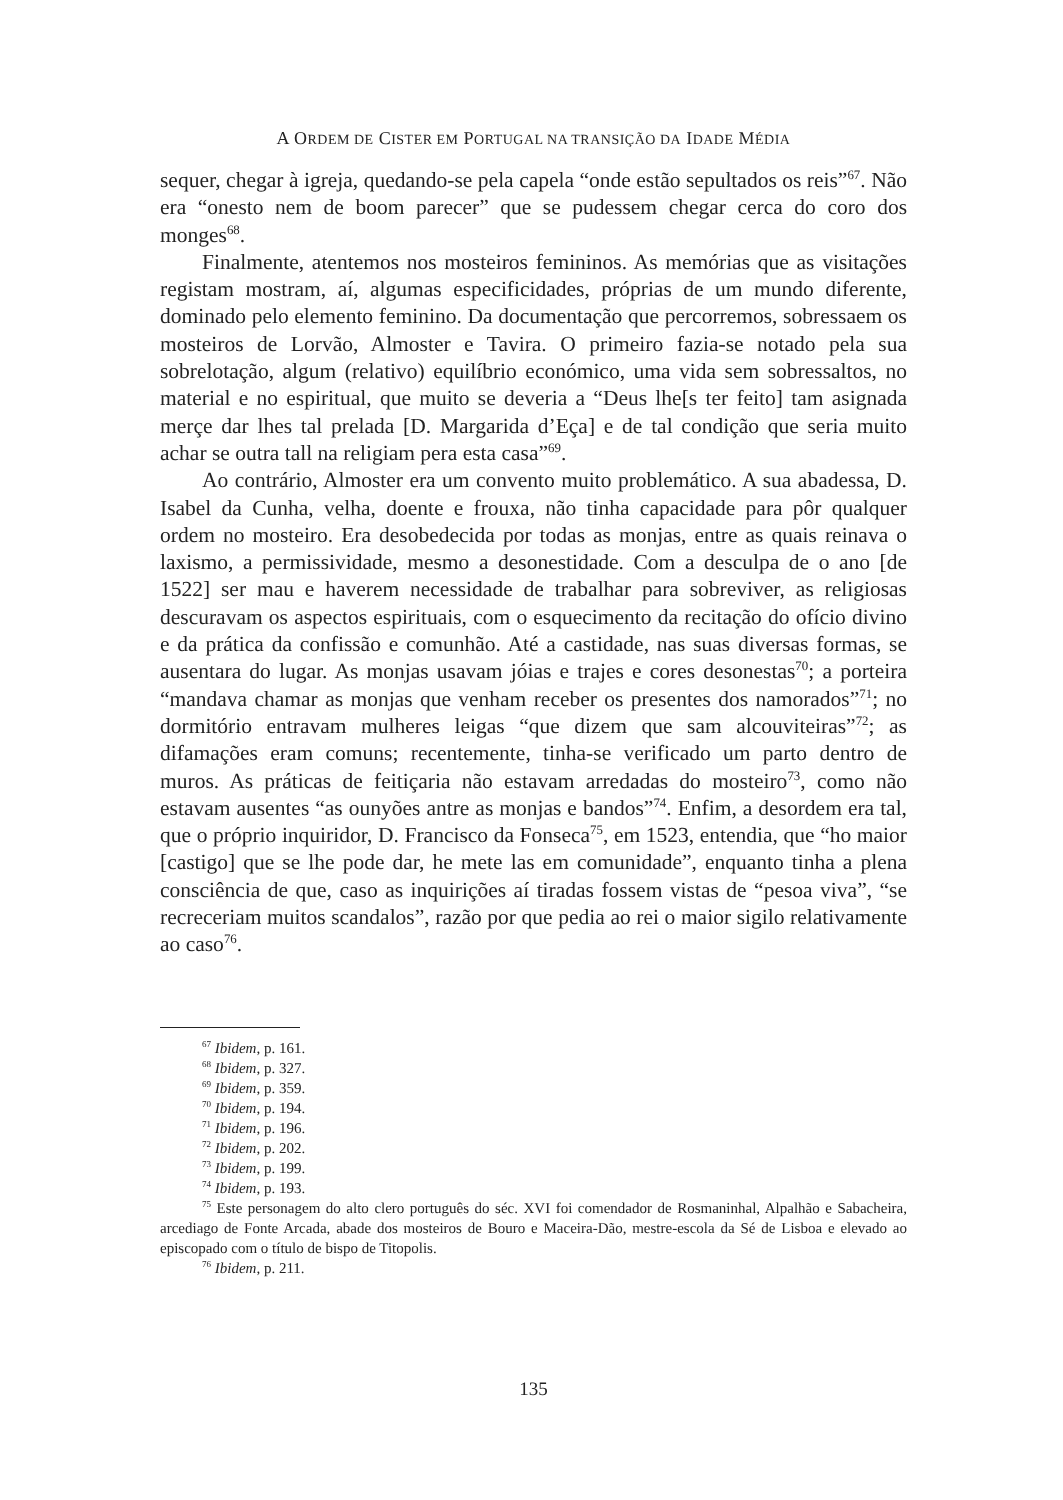A ORDEM DE CISTER EM PORTUGAL NA TRANSIÇÃO DA IDADE MÉDIA
sequer, chegar à igreja, quedando-se pela capela “onde estão sepultados os reis”<sup>67</sup>. Não era “onesto nem de boom parecer” que se pudessem chegar cerca do coro dos monges<sup>68</sup>.
Finalmente, atentemos nos mosteiros femininos. As memórias que as visitações registam mostram, aí, algumas especificidades, próprias de um mundo diferente, dominado pelo elemento feminino. Da documentação que percorremos, sobressaem os mosteiros de Lorvão, Almoster e Tavira. O primeiro fazia-se notado pela sua sobrelotação, algum (relativo) equilíbrio económico, uma vida sem sobressaltos, no material e no espiritual, que muito se deveria a “Deus lhe[s ter feito] tam asignada merçe dar lhes tal prelada [D. Margarida d’Eça] e de tal condição que seria muito achar se outra tall na religiam pera esta casa”<sup>69</sup>.
Ao contrário, Almoster era um convento muito problemático. A sua abadessa, D. Isabel da Cunha, velha, doente e frouxa, não tinha capacidade para pôr qualquer ordem no mosteiro. Era desobedecida por todas as monjas, entre as quais reinava o laxismo, a permissividade, mesmo a desonestidade. Com a desculpa de o ano [de 1522] ser mau e haverem necessidade de trabalhar para sobreviver, as religiosas descuravam os aspectos espirituais, com o esquecimento da recitação do ofício divino e da prática da confissão e comunhão. Até a castidade, nas suas diversas formas, se ausentara do lugar. As monjas usavam jóias e trajes e cores desonestas<sup>70</sup>; a porteira “mandava chamar as monjas que venham receber os presentes dos namorados”<sup>71</sup>; no dormitório entravam mulheres leigas “que dizem que sam alcouviteiras”<sup>72</sup>; as difamações eram comuns; recentemente, tinha-se verificado um parto dentro de muros. As práticas de feitiçaria não estavam arredadas do mosteiro<sup>73</sup>, como não estavam ausentes “as ounyões antre as monjas e bandos”<sup>74</sup>. Enfim, a desordem era tal, que o próprio inquiridor, D. Francisco da Fonseca<sup>75</sup>, em 1523, entendia, que “ho maior [castigo] que se lhe pode dar, he mete las em comunidade”, enquanto tinha a plena consciência de que, caso as inquirições aí tiradas fossem vistas de “pesoa viva”, “se recreceriam muitos scandalos”, razão por que pedia ao rei o maior sigilo relativamente ao caso<sup>76</sup>.
<sup>67</sup> Ibidem, p. 161.
<sup>68</sup> Ibidem, p. 327.
<sup>69</sup> Ibidem, p. 359.
<sup>70</sup> Ibidem, p. 194.
<sup>71</sup> Ibidem, p. 196.
<sup>72</sup> Ibidem, p. 202.
<sup>73</sup> Ibidem, p. 199.
<sup>74</sup> Ibidem, p. 193.
<sup>75</sup> Este personagem do alto clero português do séc. XVI foi comendador de Rosmaninhal, Alpalhão e Sabacheira, arcediago de Fonte Arcada, abade dos mosteiros de Bouro e Maceira-Dão, mestre-escola da Sé de Lisboa e elevado ao episcopado com o título de bispo de Titopolis.
<sup>76</sup> Ibidem, p. 211.
135